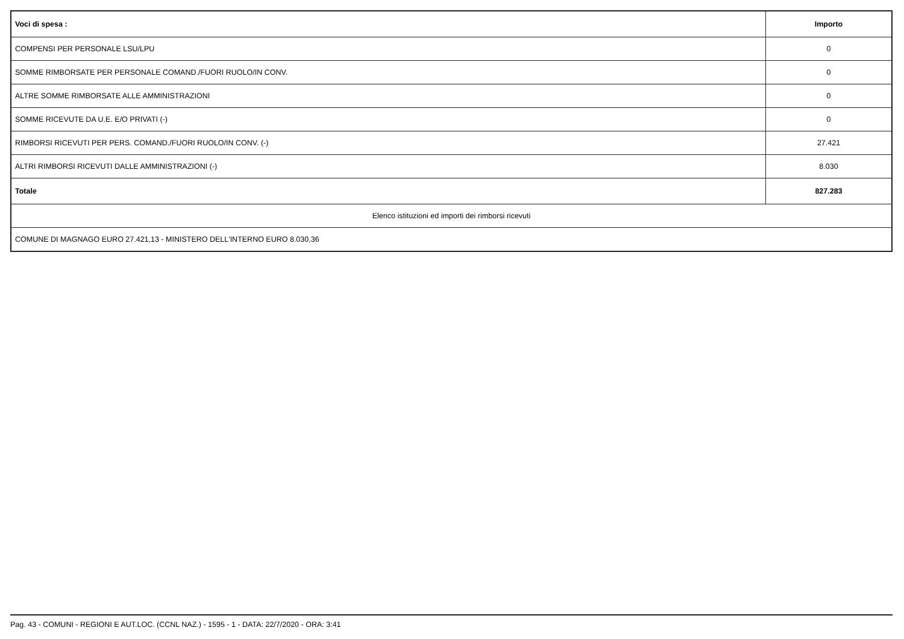| Voci di spesa : | Importo |
| --- | --- |
| COMPENSI PER PERSONALE LSU/LPU | 0 |
| SOMME RIMBORSATE PER PERSONALE COMAND./FUORI RUOLO/IN CONV. | 0 |
| ALTRE SOMME RIMBORSATE ALLE AMMINISTRAZIONI | 0 |
| SOMME RICEVUTE DA U.E. E/O PRIVATI (-) | 0 |
| RIMBORSI RICEVUTI PER PERS. COMAND./FUORI RUOLO/IN CONV. (-) | 27.421 |
| ALTRI RIMBORSI RICEVUTI DALLE AMMINISTRAZIONI (-) | 8.030 |
| Totale | 827.283 |
| Elenco istituzioni ed importi dei rimborsi ricevuti | |
| COMUNE DI MAGNAGO EURO 27.421,13 - MINISTERO DELL'INTERNO EURO 8.030,36 | |
Pag. 43 - COMUNI - REGIONI E AUT.LOC. (CCNL NAZ.) - 1595 - 1 - DATA: 22/7/2020 - ORA: 3:41